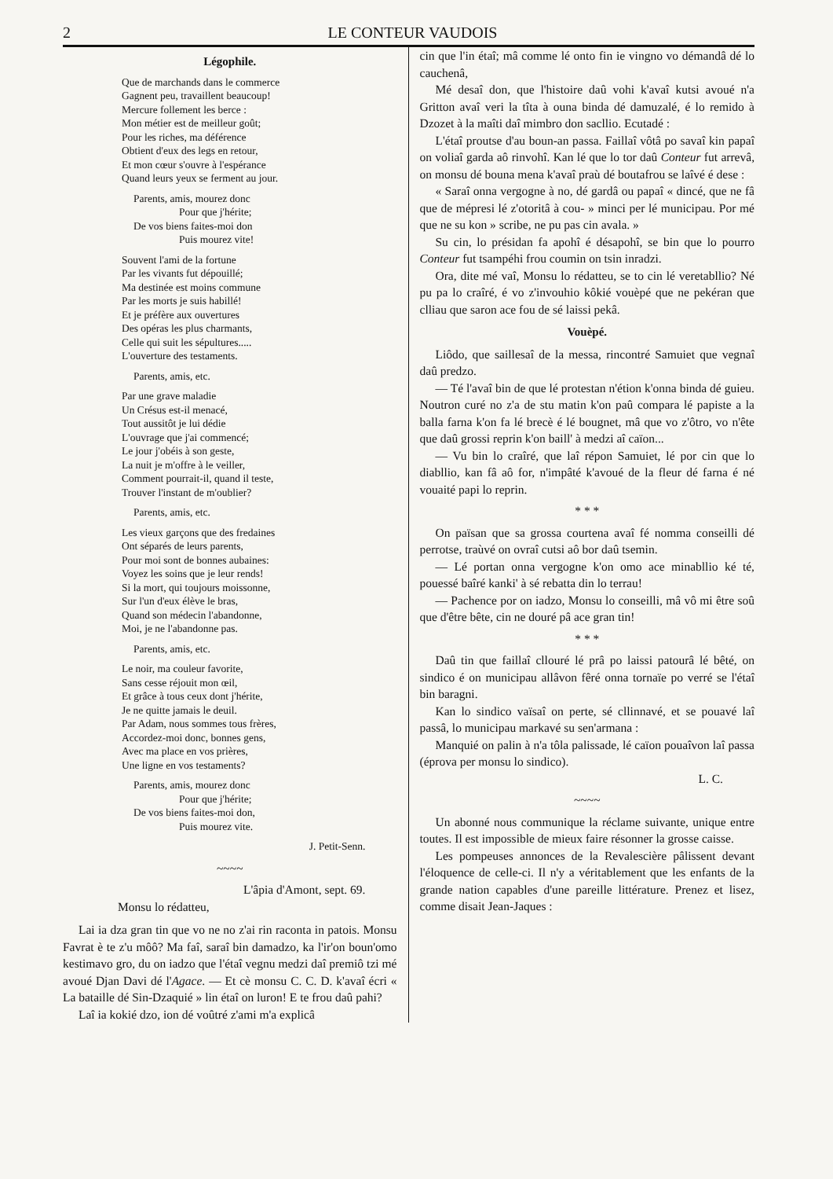2 LE CONTEUR VAUDOIS
Légophile.
Que de marchands dans le commerce
Gagnent peu, travaillent beaucoup!
Mercure follement les berce :
Mon métier est de meilleur goût;
Pour les riches, ma déférence
Obtient d'eux des legs en retour,
Et mon cœur s'ouvre à l'espérance
Quand leurs yeux se ferment au jour.
Parents, amis, mourez donc
Pour que j'hérite;
De vos biens faites-moi don
Puis mourez vite!
Souvent l'ami de la fortune
Par les vivants fut dépouillé;
Ma destinée est moins commune
Par les morts je suis habillé!
Et je préfère aux ouvertures
Des opéras les plus charmants,
Celle qui suit les sépultures.....
L'ouverture des testaments.
Parents, amis, etc.
Par une grave maladie
Un Crésus est-il menacé,
Tout aussitôt je lui dédie
L'ouvrage que j'ai commencé;
Le jour j'obéis à son geste,
La nuit je m'offre à le veiller,
Comment pourrait-il, quand il teste,
Trouver l'instant de m'oublier?
Parents, amis, etc.
Les vieux garçons que des fredaines
Ont séparés de leurs parents,
Pour moi sont de bonnes aubaines:
Voyez les soins que je leur rends!
Si la mort, qui toujours moissonne,
Sur l'un d'eux élève le bras,
Quand son médecin l'abandonne,
Moi, je ne l'abandonne pas.
Parents, amis, etc.
Le noir, ma couleur favorite,
Sans cesse réjouit mon œil,
Et grâce à tous ceux dont j'hérite,
Je ne quitte jamais le deuil.
Par Adam, nous sommes tous frères,
Accordez-moi donc, bonnes gens,
Avec ma place en vos prières,
Une ligne en vos testaments?
Parents, amis, mourez donc
Pour que j'hérite;
De vos biens faites-moi don,
Puis mourez vite.
J. Petit-Senn.
~~~~
L'âpia d'Amont, sept. 69.
Monsu lo rédatteu,
Lai ia dza gran tin que vo ne no z'ai rin raconta in patois. Monsu Favrat è te z'u môô? Ma faî, saraî bin damadzo, ka l'ir'on boun'omo kestimavo gro, du on iadzo que l'étaî vegnu medzi daî premiô tzi mé avoué Djan Davi dé l'Agace. — Et cè monsu C. C. D. k'avaî écri « La bataille dé Sin-Dzaquié » lin étaî on luron! E te frou daû pahi?
Laî ia kokié dzo, ion dé voûtré z'ami m'a explicâ
cin que l'in étaî; mâ comme lé onto fin ie vingno vo démandâ dé lo cauchenâ,
Mé desaî don, que l'histoire daû vohi k'avaî kutsi avoué n'a Gritton avaî veri la tîta à ouna binda dé damuzalé, é lo remido à Dzozet à la maîti daî mimbro don sacllio. Ecutadé :
L'étaî proutse d'au boun-an passa. Faillaî vôtâ po savaî kin papaî on voliaî garda aô rinvohî. Kan lé que lo tor daû Conteur fut arrevâ, on monsu dé bouna mena k'avaî praù dé boutafrou se laîvé é dese :
« Saraî onna vergogne à no, dé gardâ ou papaî « dincé, que ne fâ que de mépresi lé z'otoritâ à cou- » minci per lé municipau. Por mé que ne su kon » scribe, ne pu pas cin avala. »
Su cin, lo présidan fa apohî é désapohî, se bin que lo pourro Conteur fut tsampéhi frou coumin on tsin inradzi.
Ora, dite mé vaî, Monsu lo rédatteu, se to cin lé veretabllio? Né pu pa lo craîré, é vo z'invouhio kôkié vouèpé que ne pekéran que clliau que saron ace fou de sé laissi pekâ.
Vouèpé.
Liôdo, que saillesaî de la messa, rincontré Samuiet que vegnaî daû predzo.
— Té l'avaî bin de que lé protestan n'étion k'onna binda dé guieu. Noutron curé no z'a de stu matin k'on paû compara lé papiste a la balla farna k'on fa lé brecè é lé bougnet, mâ que vo z'ôtro, vo n'ête que daû grossi reprin k'on baill' à medzi aî caïon...
— Vu bin lo craîré, que laî répon Samuiet, lé por cin que lo diabllio, kan fâ aô for, n'impâté k'avoué de la fleur dé farna é né vouaité papi lo reprin.
* * *
On païsan que sa grossa courtena avaî fé nomma conseilli dé perrotse, traùvé on ovraî cutsi aô bor daû tsemin.
— Lé portan onna vergogne k'on omo ace minabllio ké té, pouessé baîré kanki' à sé rebatta din lo terrau!
— Pachence por on iadzo, Monsu lo conseilli, mâ vô mi être soû que d'être bête, cin ne douré pâ ace gran tin!
* * *
Daû tin que faillaî cllouré lé prâ po laissi patourâ lé bêté, on sindico é on municipau allâvon fêré onna tornaïe po verré se l'étaî bin baragni.
Kan lo sindico vaïsaî on perte, sé cllinnavé, et se pouavé laî passâ, lo municipau markavé su sen'armana :
Manquié on palin à n'a tôla palissade, lé caïon pouaîvon laî passa (éprova per monsu lo sindico).
L. C.
~~~~
Un abonné nous communique la réclame suivante, unique entre toutes. Il est impossible de mieux faire résonner la grosse caisse.
Les pompeuses annonces de la Revalescière pâlissent devant l'éloquence de celle-ci. Il n'y a véritablement que les enfants de la grande nation capables d'une pareille littérature. Prenez et lisez, comme disait Jean-Jaques :